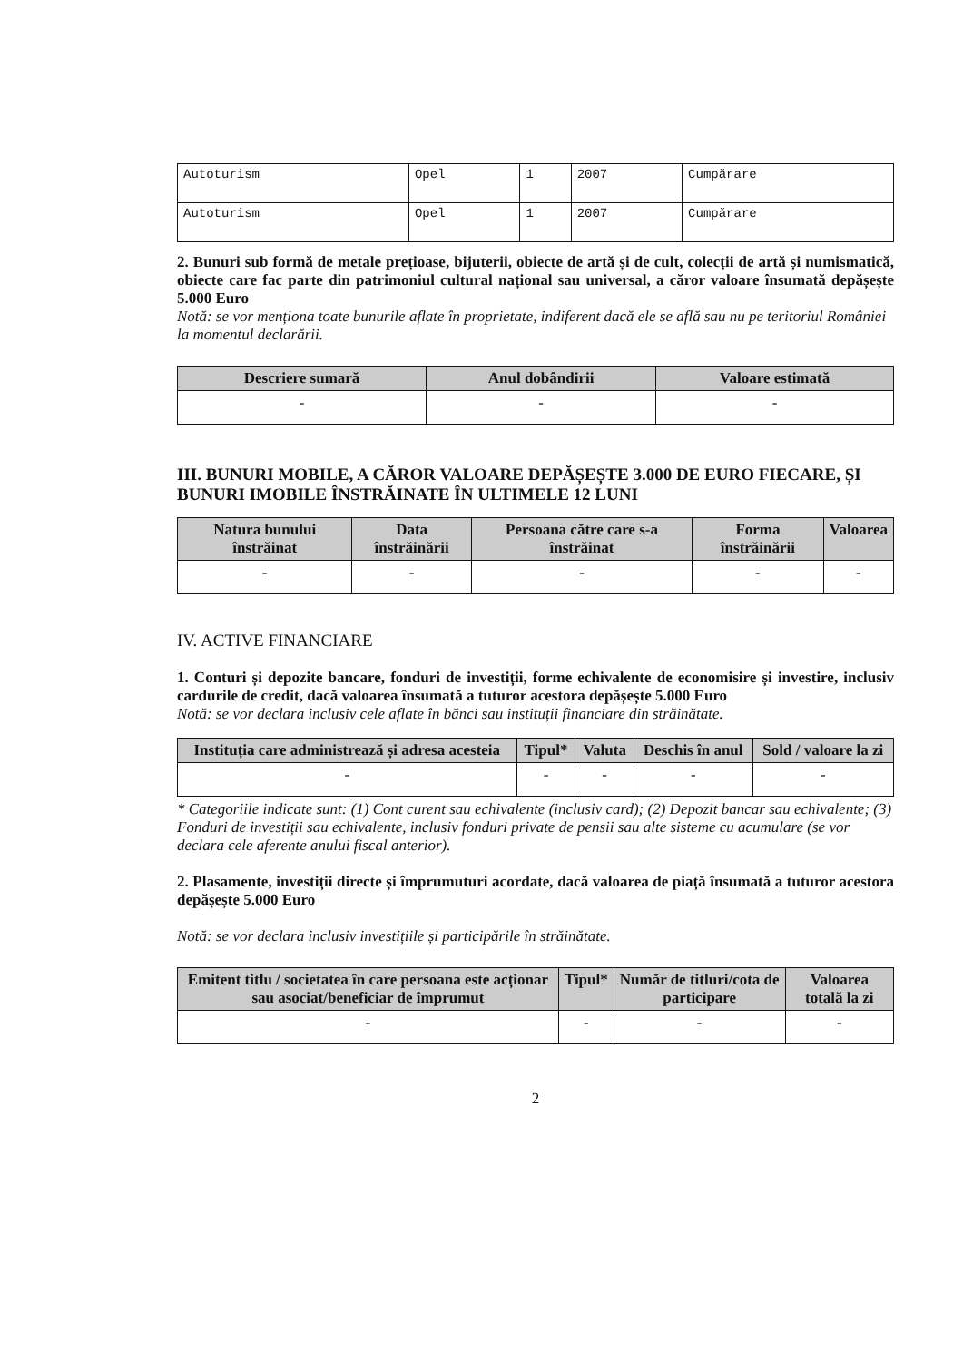| Autoturism | Opel | 1 | 2007 | Cumpărare |
| Autoturism | Opel | 1 | 2007 | Cumpărare |
2. Bunuri sub formă de metale prețioase, bijuterii, obiecte de artă și de cult, colecții de artă și numismatică, obiecte care fac parte din patrimoniul cultural național sau universal, a căror valoare însumată depășește 5.000 Euro
Notă: se vor menționa toate bunurile aflate în proprietate, indiferent dacă ele se află sau nu pe teritoriul României la momentul declarării.
| Descriere sumară | Anul dobândirii | Valoare estimată |
| --- | --- | --- |
| - | - | - |
III. BUNURI MOBILE, A CĂROR VALOARE DEPĂȘEȘTE 3.000 DE EURO FIECARE, ȘI BUNURI IMOBILE ÎNSTRĂINATE ÎN ULTIMELE 12 LUNI
| Natura bunului înstrăinat | Data înstrăinării | Persoana către care s-a înstrăinat | Forma înstrăinării | Valoarea |
| --- | --- | --- | --- | --- |
| - | - | - | - | - |
IV. ACTIVE FINANCIARE
1. Conturi și depozite bancare, fonduri de investiții, forme echivalente de economisire și investire, inclusiv cardurile de credit, dacă valoarea însumată a tuturor acestora depășește 5.000 Euro
Notă: se vor declara inclusiv cele aflate în bănci sau instituții financiare din străinătate.
| Instituția care administrează și adresa acesteia | Tipul* | Valuta | Deschis în anul | Sold / valoare la zi |
| --- | --- | --- | --- | --- |
| - | - | - | - | - |
* Categoriile indicate sunt: (1) Cont curent sau echivalente (inclusiv card); (2) Depozit bancar sau echivalente; (3) Fonduri de investiții sau echivalente, inclusiv fonduri private de pensii sau alte sisteme cu acumulare (se vor declara cele aferente anului fiscal anterior).
2. Plasamente, investiții directe și împrumuturi acordate, dacă valoarea de piață însumată a tuturor acestora depășește 5.000 Euro
Notă: se vor declara inclusiv investițiile și participările în străinătate.
| Emitent titlu / societatea în care persoana este acționar sau asociat/beneficiar de împrumut | Tipul* | Număr de titluri/cota de participare | Valoarea totală la zi |
| --- | --- | --- | --- |
| - | - | - | - |
2